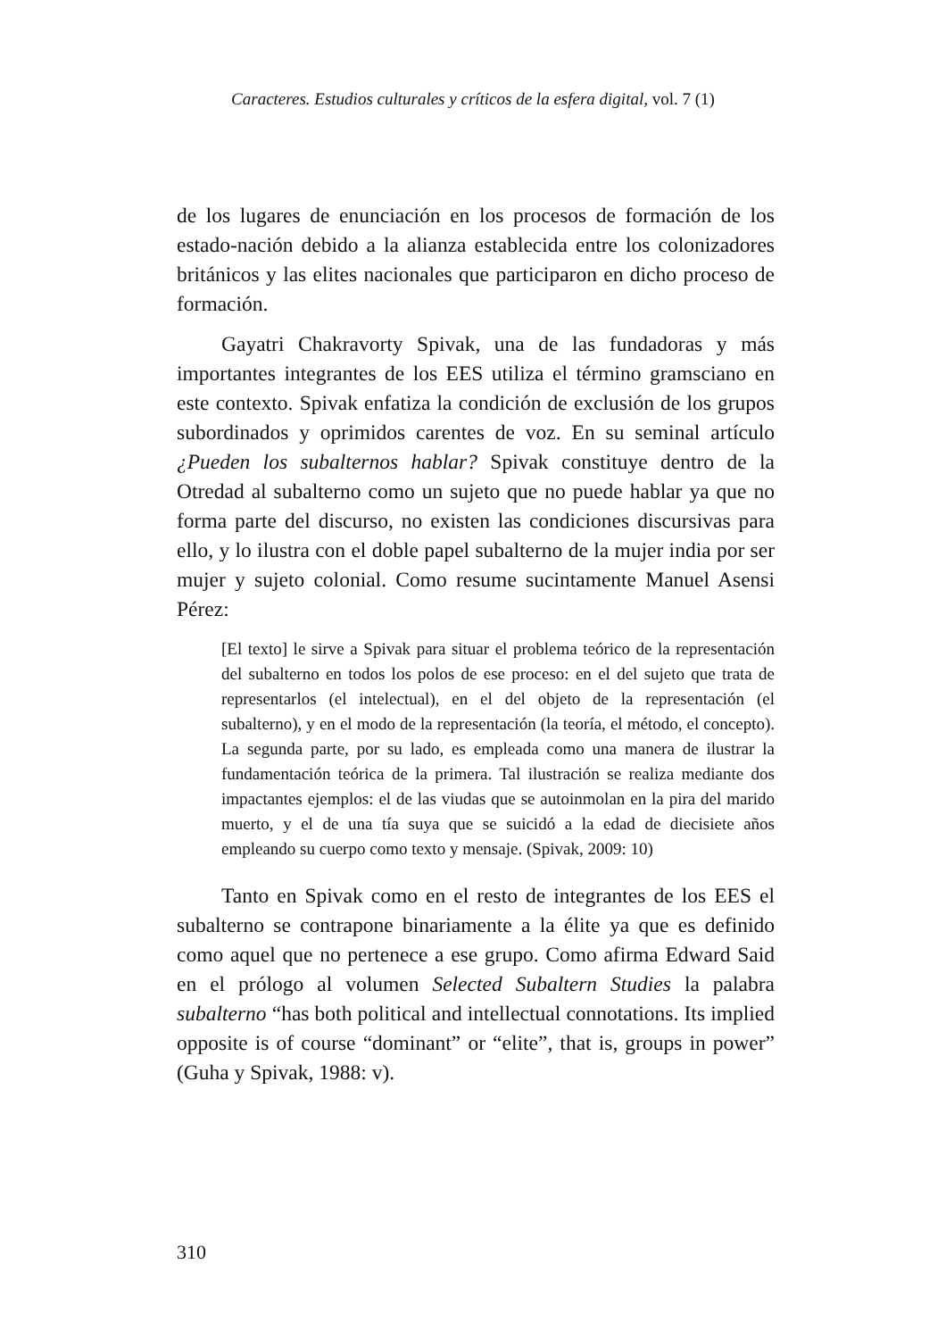Caracteres. Estudios culturales y críticos de la esfera digital, vol. 7 (1)
de los lugares de enunciación en los procesos de formación de los estado-nación debido a la alianza establecida entre los colonizadores británicos y las elites nacionales que participaron en dicho proceso de formación.
Gayatri Chakravorty Spivak, una de las fundadoras y más importantes integrantes de los EES utiliza el término gramsciano en este contexto. Spivak enfatiza la condición de exclusión de los grupos subordinados y oprimidos carentes de voz. En su seminal artículo ¿Pueden los subalternos hablar? Spivak constituye dentro de la Otredad al subalterno como un sujeto que no puede hablar ya que no forma parte del discurso, no existen las condiciones discursivas para ello, y lo ilustra con el doble papel subalterno de la mujer india por ser mujer y sujeto colonial. Como resume sucintamente Manuel Asensi Pérez:
[El texto] le sirve a Spivak para situar el problema teórico de la representación del subalterno en todos los polos de ese proceso: en el del sujeto que trata de representarlos (el intelectual), en el del objeto de la representación (el subalterno), y en el modo de la representación (la teoría, el método, el concepto). La segunda parte, por su lado, es empleada como una manera de ilustrar la fundamentación teórica de la primera. Tal ilustración se realiza mediante dos impactantes ejemplos: el de las viudas que se autoinmolan en la pira del marido muerto, y el de una tía suya que se suicidó a la edad de diecisiete años empleando su cuerpo como texto y mensaje. (Spivak, 2009: 10)
Tanto en Spivak como en el resto de integrantes de los EES el subalterno se contrapone binariamente a la élite ya que es definido como aquel que no pertenece a ese grupo. Como afirma Edward Said en el prólogo al volumen Selected Subaltern Studies la palabra subalterno “has both political and intellectual connotations. Its implied opposite is of course “dominant” or “elite”, that is, groups in power” (Guha y Spivak, 1988: v).
310